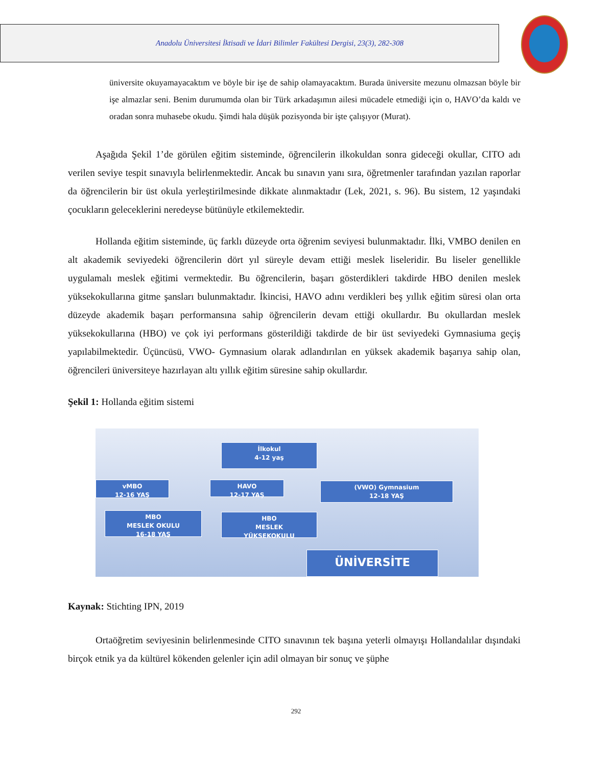Anadolu Üniversitesi İktisadi ve İdari Bilimler Fakültesi Dergisi, 23(3), 282-308
üniversite okuyamayacaktım ve böyle bir işe de sahip olamayacaktım. Burada üniversite mezunu olmazsan böyle bir işe almazlar seni. Benim durumumda olan bir Türk arkadaşımın ailesi mücadele etmediği için o, HAVO’da kaldı ve oradan sonra muhasebe okudu. Şimdi hala düşük pozisyonda bir işte çalışıyor (Murat).
Aşağıda Şekil 1’de görülen eğitim sisteminde, öğrencilerin ilkokuldan sonra gideceği okullar, CITO adı verilen seviye tespit sınavıyla belirlenmektedir. Ancak bu sınavın yanı sıra, öğretmenler tarafından yazılan raporlar da öğrencilerin bir üst okula yerleştirilmesinde dikkate alınmaktadır (Lek, 2021, s. 96). Bu sistem, 12 yaşındaki çocukların geleceklerini neredeyse bütünüyle etkilemektedir.
Hollanda eğitim sisteminde, üç farklı düzeyde orta öğrenim seviyesi bulunmaktadır. İlki, VMBO denilen en alt akademik seviyedeki öğrencilerin dört yıl süreyle devam ettiği meslek liseleridir. Bu liseler genellikle uygulamalı meslek eğitimi vermektedir. Bu öğrencilerin, başarı gösterdikleri takdirde HBO denilen meslek yüksekokullarına gitme şansları bulunmaktadır. İkincisi, HAVO adını verdikleri beş yıllık eğitim süresi olan orta düzeyde akademik başarı performansına sahip öğrencilerin devam ettiği okullardır. Bu okullardan meslek yüksekokullarına (HBO) ve çok iyi performans gösterildiği takdirde de bir üst seviyedeki Gymnasiuma geçiş yapılabilmektedir. Üçüncüsü, VWO- Gymnasium olarak adlandırılan en yüksek akademik başarıya sahip olan, öğrencileri üniversiteye hazırlayan altı yıllık eğitim süresine sahip okullardır.
Şekil 1: Hollanda eğitim sistemi
İlkokul
4-12 yaş
vMBO
12-16 YAŞ
HAVO
12-17 YAŞ
(VWO) Gymnasium
12-18 YAŞ
MBO
MESLEK OKULU
16-18 YAŞ
HBO
MESLEK
YÜKSEKOKULU
ÜNİVERSİTE
Kaynak: Stichting IPN, 2019
Ortaöğretim seviyesinin belirlenmesinde CITO sınavının tek başına yeterli olmayışı Hollandalılar dışındaki birçok etnik ya da kültürel kökenden gelenler için adil olmayan bir sonuç ve şüphe
292